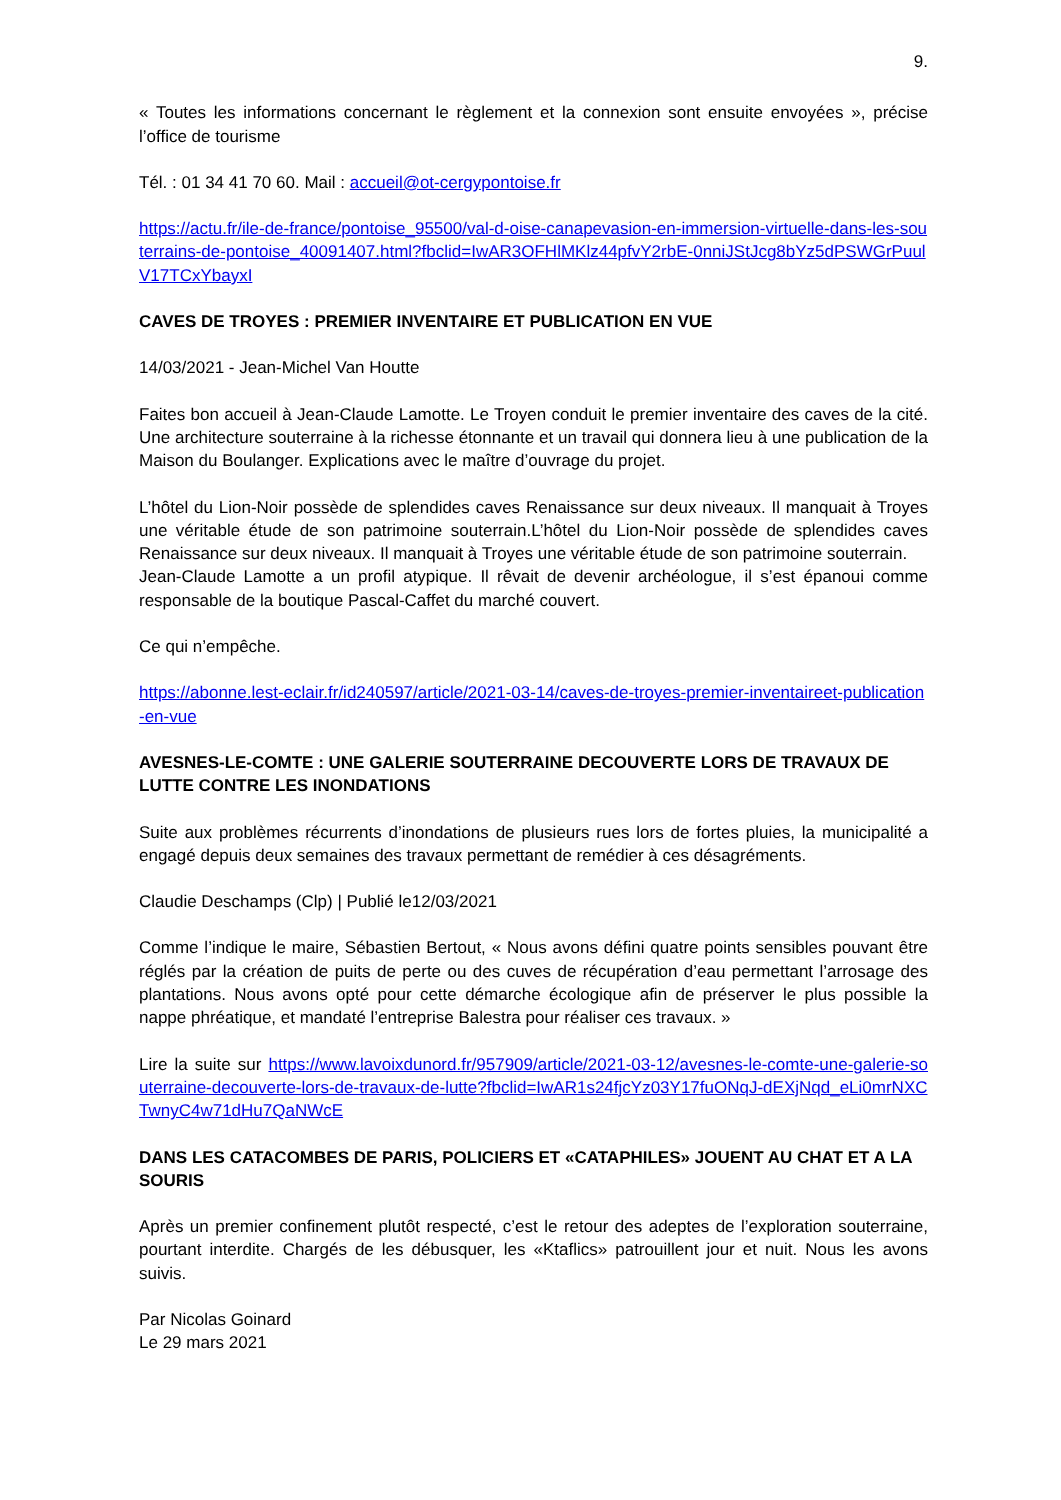9.
« Toutes les informations concernant le règlement et la connexion sont ensuite envoyées », précise l’office de tourisme
Tél. : 01 34 41 70 60. Mail : accueil@ot-cergypontoise.fr
https://actu.fr/ile-de-france/pontoise_95500/val-d-oise-canapevasion-en-immersion-virtuelle-dans-les-souterrains-de-pontoise_40091407.html?fbclid=IwAR3OFHlMKlz44pfvY2rbE-0nniJStJcg8bYz5dPSWGrPuulV17TCxYbayxI
CAVES DE TROYES : PREMIER INVENTAIRE ET PUBLICATION EN VUE
14/03/2021 - Jean-Michel Van Houtte
Faites bon accueil à Jean-Claude Lamotte. Le Troyen conduit le premier inventaire des caves de la cité. Une architecture souterraine à la richesse étonnante et un travail qui donnera lieu à une publication de la Maison du Boulanger. Explications avec le maître d’ouvrage du projet.
L’hôtel du Lion-Noir possède de splendides caves Renaissance sur deux niveaux. Il manquait à Troyes une véritable étude de son patrimoine souterrain.L’hôtel du Lion-Noir possède de splendides caves Renaissance sur deux niveaux. Il manquait à Troyes une véritable étude de son patrimoine souterrain.
Jean-Claude Lamotte a un profil atypique. Il rêvait de devenir archéologue, il s’est épanoui comme responsable de la boutique Pascal-Caffet du marché couvert.
Ce qui n’empêche.
https://abonne.lest-eclair.fr/id240597/article/2021-03-14/caves-de-troyes-premier-inventaireet-publication-en-vue
AVESNES-LE-COMTE : UNE GALERIE SOUTERRAINE DECOUVERTE LORS DE TRAVAUX DE LUTTE CONTRE LES INONDATIONS
Suite aux problèmes récurrents d’inondations de plusieurs rues lors de fortes pluies, la municipalité a engagé depuis deux semaines des travaux permettant de remédier à ces désagréments.
Claudie Deschamps (Clp) | Publié le12/03/2021
Comme l’indique le maire, Sébastien Bertout, « Nous avons défini quatre points sensibles pouvant être réglés par la création de puits de perte ou des cuves de récupération d’eau permettant l’arrosage des plantations. Nous avons opté pour cette démarche écologique afin de préserver le plus possible la nappe phréatique, et mandaté l’entreprise Balestra pour réaliser ces travaux. »
Lire la suite sur https://www.lavoixdunord.fr/957909/article/2021-03-12/avesnes-le-comte-une-galerie-souterraine-decouverte-lors-de-travaux-de-lutte?fbclid=IwAR1s24fjcYz03Y17fuONqJ-dEXjNqd_eLi0mrNXCTwnyC4w71dHu7QaNWcE
DANS LES CATACOMBES DE PARIS, POLICIERS ET «CATAPHILES» JOUENT AU CHAT ET A LA SOURIS
Après un premier confinement plutôt respecté, c’est le retour des adeptes de l’exploration souterraine, pourtant interdite. Chargés de les débusquer, les «Ktaflics» patrouillent jour et nuit. Nous les avons suivis.
Par Nicolas Goinard
Le 29 mars 2021